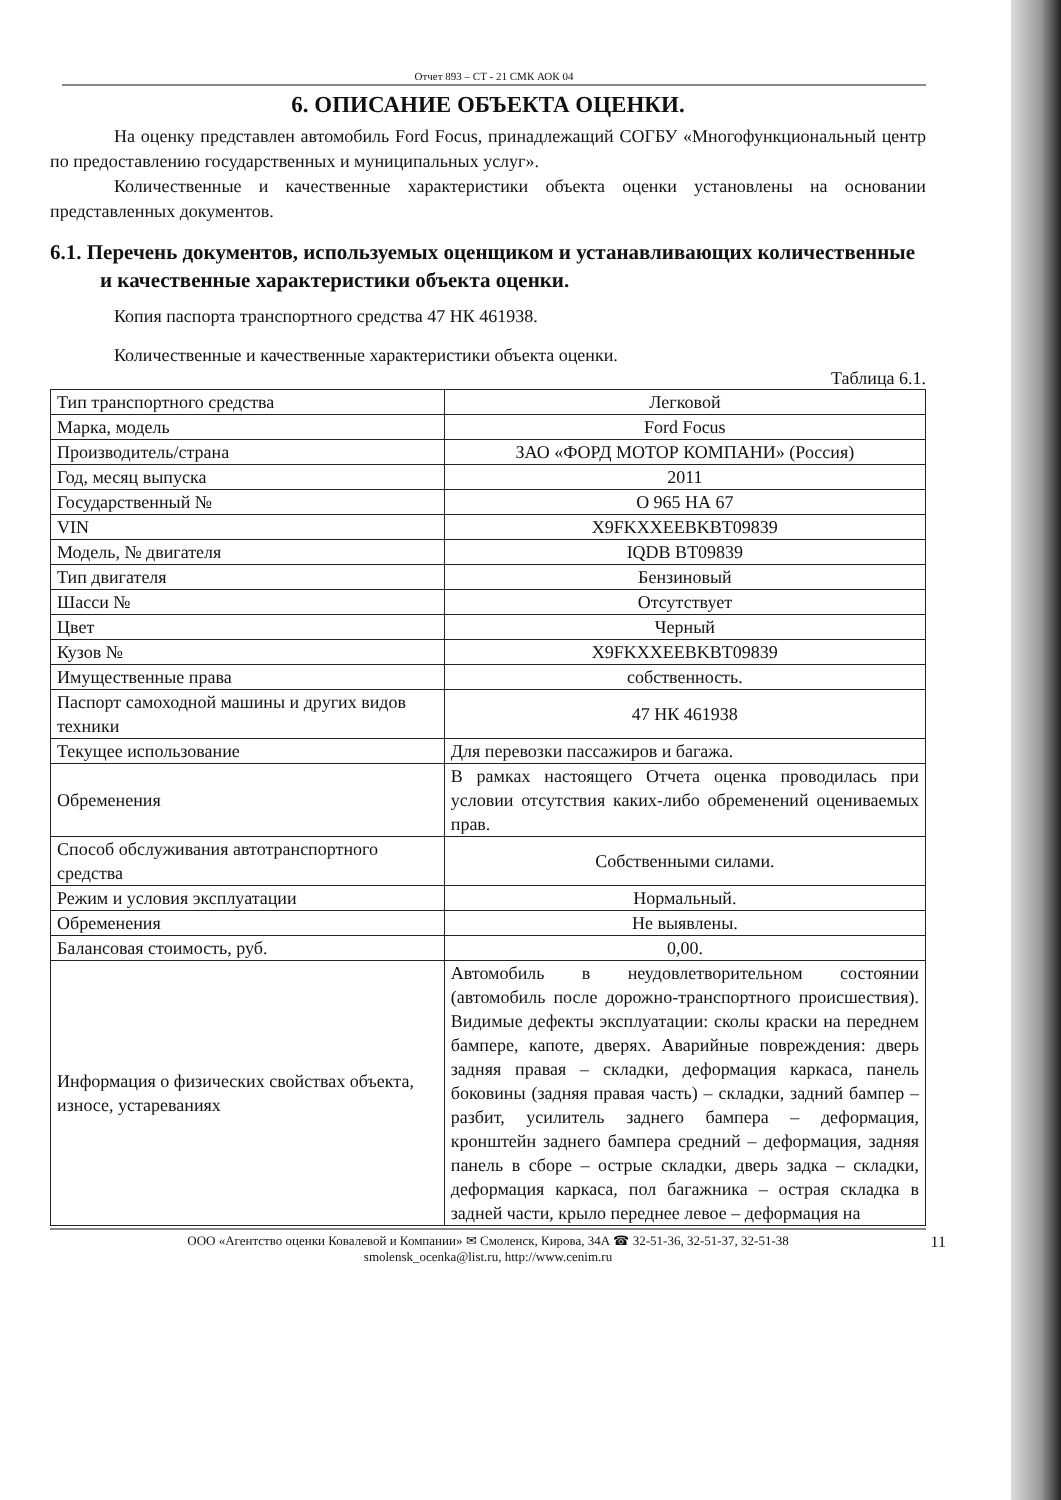Отчет 893 – СТ - 21 СМК АОК 04
6. ОПИСАНИЕ ОБЪЕКТА ОЦЕНКИ.
На оценку представлен автомобиль Ford Focus, принадлежащий СОГБУ «Многофункциональный центр по предоставлению государственных и муниципальных услуг».
Количественные и качественные характеристики объекта оценки установлены на основании представленных документов.
6.1. Перечень документов, используемых оценщиком и устанавливающих количественные и качественные характеристики объекта оценки.
Копия паспорта транспортного средства 47 НК 461938.
Количественные и качественные характеристики объекта оценки.
Таблица 6.1.
| Тип транспортного средства | Легковой |
| Марка, модель | Ford Focus |
| Производитель/страна | ЗАО «ФОРД МОТОР КОМПАНИ» (Россия) |
| Год, месяц выпуска | 2011 |
| Государственный № | О 965 НА 67 |
| VIN | X9FKXXEEBKBT09839 |
| Модель, № двигателя | IQDB BT09839 |
| Тип двигателя | Бензиновый |
| Шасси № | Отсутствует |
| Цвет | Черный |
| Кузов № | X9FKXXEEBKBT09839 |
| Имущественные права | собственность. |
| Паспорт самоходной машины и других видов техники | 47 НК 461938 |
| Текущее использование | Для перевозки пассажиров и багажа. |
| Обременения | В рамках настоящего Отчета оценка проводилась при условии отсутствия каких-либо обременений оцениваемых прав. |
| Способ обслуживания автотранспортного средства | Собственными силами. |
| Режим и условия эксплуатации | Нормальный. |
| Обременения | Не выявлены. |
| Балансовая стоимость, руб. | 0,00. |
| Информация о физических свойствах объекта, износе, устареваниях | Автомобиль в неудовлетворительном состоянии (автомобиль после дорожно-транспортного происшествия). Видимые дефекты эксплуатации: сколы краски на переднем бампере, капоте, дверях. Аварийные повреждения: дверь задняя правая – складки, деформация каркаса, панель боковины (задняя правая часть) – складки, задний бампер – разбит, усилитель заднего бампера – деформация, кронштейн заднего бампера средний – деформация, задняя панель в сборе – острые складки, дверь задка – складки, деформация каркаса, пол багажника – острая складка в задней части, крыло переднее левое – деформация на |
ООО «Агентство оценки Ковалевой и Компании» ✉ Смоленск, Кирова, 34А ☎ 32-51-36, 32-51-37, 32-51-38
smolensk_ocenka@list.ru, http://www.cenim.ru
11